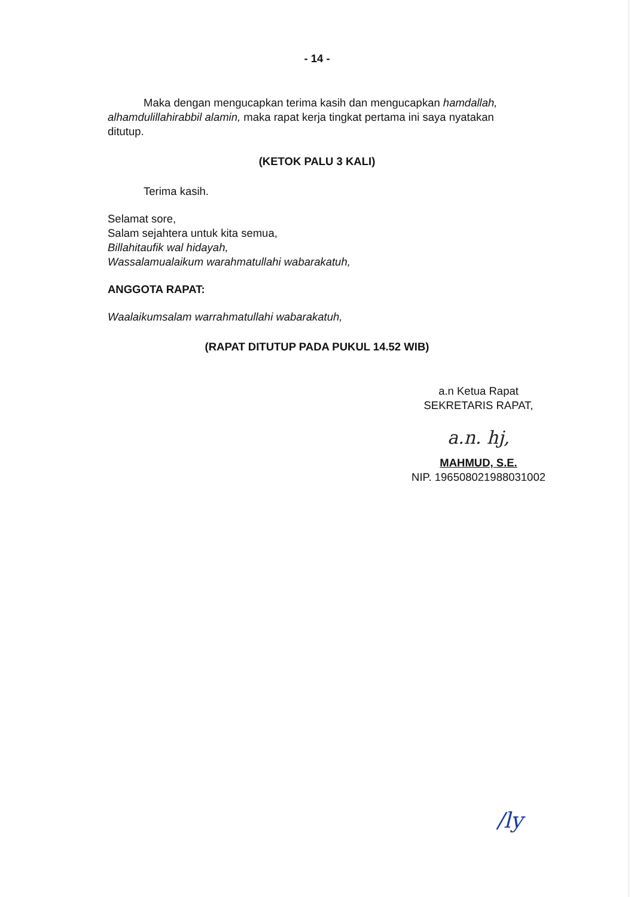- 14 -
Maka dengan mengucapkan terima kasih dan mengucapkan hamdallah, alhamdulillahirabbil alamin, maka rapat kerja tingkat pertama ini saya nyatakan ditutup.
(KETOK PALU 3 KALI)
Terima kasih.
Selamat sore,
Salam sejahtera untuk kita semua,
Billahitaufik wal hidayah,
Wassalamualaikum warahmatullahi wabarakatuh,
ANGGOTA RAPAT:
Waalaikumsalam warrahmatullahi wabarakatuh,
(RAPAT DITUTUP PADA PUKUL 14.52 WIB)
a.n Ketua Rapat
SEKRETARIS RAPAT,
a.n. hj,
MAHMUD, S.E.
NIP. 196508021988031002
/ly